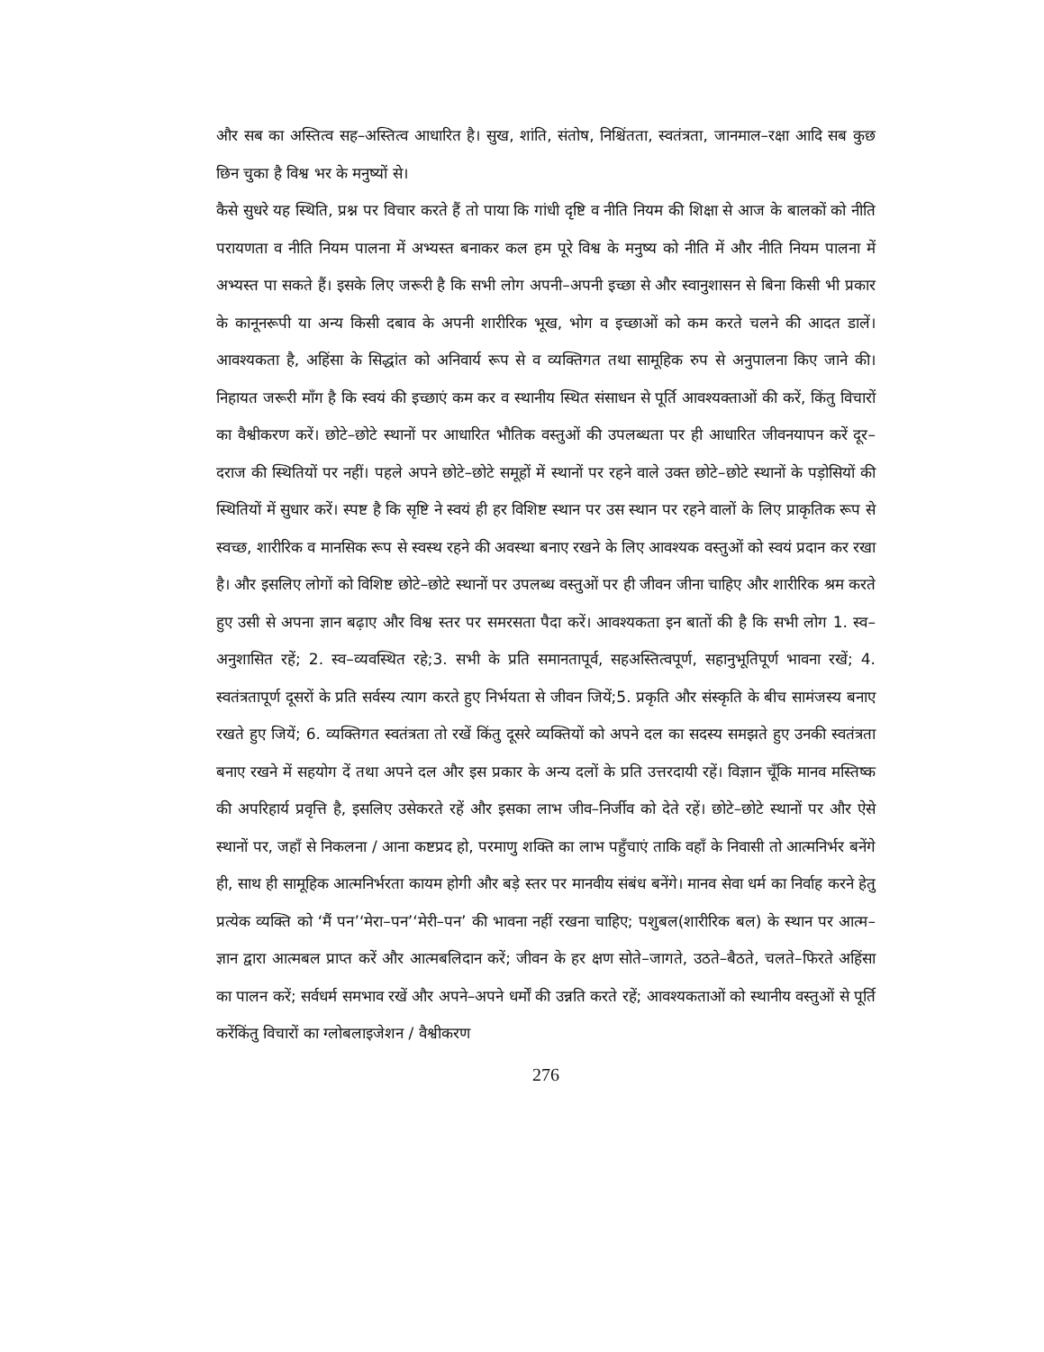और सब का अस्तित्व सह–अस्तित्व आधारित है। सुख, शांति, संतोष, निश्चिंतता, स्वतंत्रता, जानमाल–रक्षा आदि सब कुछ छिन चुका है विश्व भर के मनुष्यों से।
कैसे सुधरे यह स्थिति, प्रश्न पर विचार करते हैं तो पाया कि गांधी दृष्टि व नीति नियम की शिक्षा से आज के बालकों को नीति परायणता व नीति नियम पालना में अभ्यस्त बनाकर कल हम पूरे विश्व के मनुष्य को नीति में और नीति नियम पालना में अभ्यस्त पा सकते हैं। इसके लिए जरूरी है कि सभी लोग अपनी–अपनी इच्छा से और स्वानुशासन से बिना किसी भी प्रकार के कानूनरूपी या अन्य किसी दबाव के अपनी शारीरिक भूख, भोग व इच्छाओं को कम करते चलने की आदत डालें। आवश्यकता है, अहिंसा के सिद्धांत को अनिवार्य रूप से व व्यक्तिगत तथा सामूहिक रुप से अनुपालना किए जाने की। निहायत जरूरी माँग है कि स्वयं की इच्छाएं कम कर व स्थानीय स्थित संसाधन से पूर्ति आवश्यक्ताओं की करें, किंतु विचारों का वैश्वीकरण करें। छोटे–छोटे स्थानों पर आधारित भौतिक वस्तुओं की उपलब्धता पर ही आधारित जीवनयापन करें दूर–दराज की स्थितियों पर नहीं। पहले अपने छोटे–छोटे समूहों में स्थानों पर रहने वाले उक्त छोटे–छोटे स्थानों के पड़ोसियों की स्थितियों में सुधार करें। स्पष्ट है कि सृष्टि ने स्वयं ही हर विशिष्ट स्थान पर उस स्थान पर रहने वालों के लिए प्राकृतिक रूप से स्वच्छ, शारीरिक व मानसिक रूप से स्वस्थ रहने की अवस्था बनाए रखने के लिए आवश्यक वस्तुओं को स्वयं प्रदान कर रखा है। और इसलिए लोगों को विशिष्ट छोटे–छोटे स्थानों पर उपलब्ध वस्तुओं पर ही जीवन जीना चाहिए और शारीरिक श्रम करते हुए उसी से अपना ज्ञान बढ़ाए और विश्व स्तर पर समरसता पैदा करें। आवश्यकता इन बातों की है कि सभी लोग 1. स्व–अनुशासित रहें; 2. स्व–व्यवस्थित रहे;3. सभी के प्रति समानतापूर्व, सहअस्तित्वपूर्ण, सहानुभूतिपूर्ण भावना रखें; 4. स्वतंत्रतापूर्ण दूसरों के प्रति सर्वस्य त्याग करते हुए निर्भयता से जीवन जियें;5. प्रकृति और संस्कृति के बीच सामंजस्य बनाए रखते हुए जियें; 6. व्यक्तिगत स्वतंत्रता तो रखें किंतु दूसरे व्यक्तियों को अपने दल का सदस्य समझते हुए उनकी स्वतंत्रता बनाए रखने में सहयोग दें तथा अपने दल और इस प्रकार के अन्य दलों के प्रति उत्तरदायी रहें। विज्ञान चूँकि मानव मस्तिष्क की अपरिहार्य प्रवृत्ति है, इसलिए उसेकरते रहें और इसका लाभ जीव–निर्जीव को देते रहें। छोटे–छोटे स्थानों पर और ऐसे स्थानों पर, जहाँ से निकलना / आना कष्टप्रद हो, परमाणु शक्ति का लाभ पहुँचाएं ताकि वहाँ के निवासी तो आत्मनिर्भर बनेंगे ही, साथ ही सामूहिक आत्मनिर्भरता कायम होगी और बड़े स्तर पर मानवीय संबंध बनेंगे। मानव सेवा धर्म का निर्वाह करने हेतु प्रत्येक व्यक्ति को ‘मैं पन’‘मेरा–पन’‘मेरी–पन’ की भावना नहीं रखना चाहिए; पशुबल(शारीरिक बल) के स्थान पर आत्म–ज्ञान द्वारा आत्मबल प्राप्त करें और आत्मबलिदान करें; जीवन के हर क्षण सोते–जागते, उठते–बैठते, चलते–फिरते अहिंसा का पालन करें; सर्वधर्म समभाव रखें और अपने–अपने धर्मों की उन्नति करते रहें; आवश्यकताओं को स्थानीय वस्तुओं से पूर्ति करेंकिंतु विचारों का ग्लोबलाइजेशन / वैश्वीकरण
276